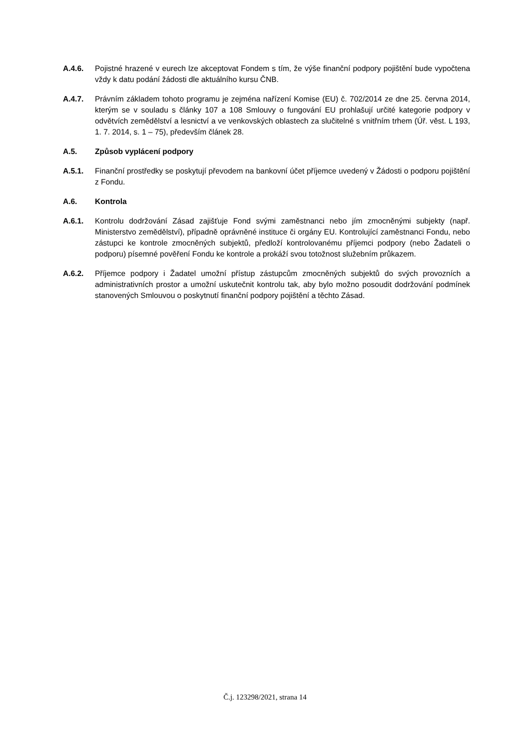A.4.6. Pojistné hrazené v eurech lze akceptovat Fondem s tím, že výše finanční podpory pojištění bude vypočtena vždy k datu podání žádosti dle aktuálního kursu ČNB.
A.4.7. Právním základem tohoto programu je zejména nařízení Komise (EU) č. 702/2014 ze dne 25. června 2014, kterým se v souladu s články 107 a 108 Smlouvy o fungování EU prohlašují určité kategorie podpory v odvětvích zemědělství a lesnictví a ve venkovských oblastech za slučitelné s vnitřním trhem (Úř. věst. L 193, 1. 7. 2014, s. 1 – 75), především článek 28.
A.5. Způsob vyplácení podpory
A.5.1. Finanční prostředky se poskytují převodem na bankovní účet příjemce uvedený v Žádosti o podporu pojištění z Fondu.
A.6. Kontrola
A.6.1. Kontrolu dodržování Zásad zajišťuje Fond svými zaměstnanci nebo jím zmocněnými subjekty (např. Ministerstvo zemědělství), případně oprávněné instituce či orgány EU. Kontrolující zaměstnanci Fondu, nebo zástupci ke kontrole zmocněných subjektů, předloží kontrolovanému příjemci podpory (nebo Žadateli o podporu) písemné pověření Fondu ke kontrole a prokáží svou totožnost služebním průkazem.
A.6.2. Příjemce podpory i Žadatel umožní přístup zástupcům zmocněných subjektů do svých provozních a administrativních prostor a umožní uskutečnit kontrolu tak, aby bylo možno posoudit dodržování podmínek stanovených Smlouvou o poskytnutí finanční podpory pojištění a těchto Zásad.
Č.j. 123298/2021, strana 14